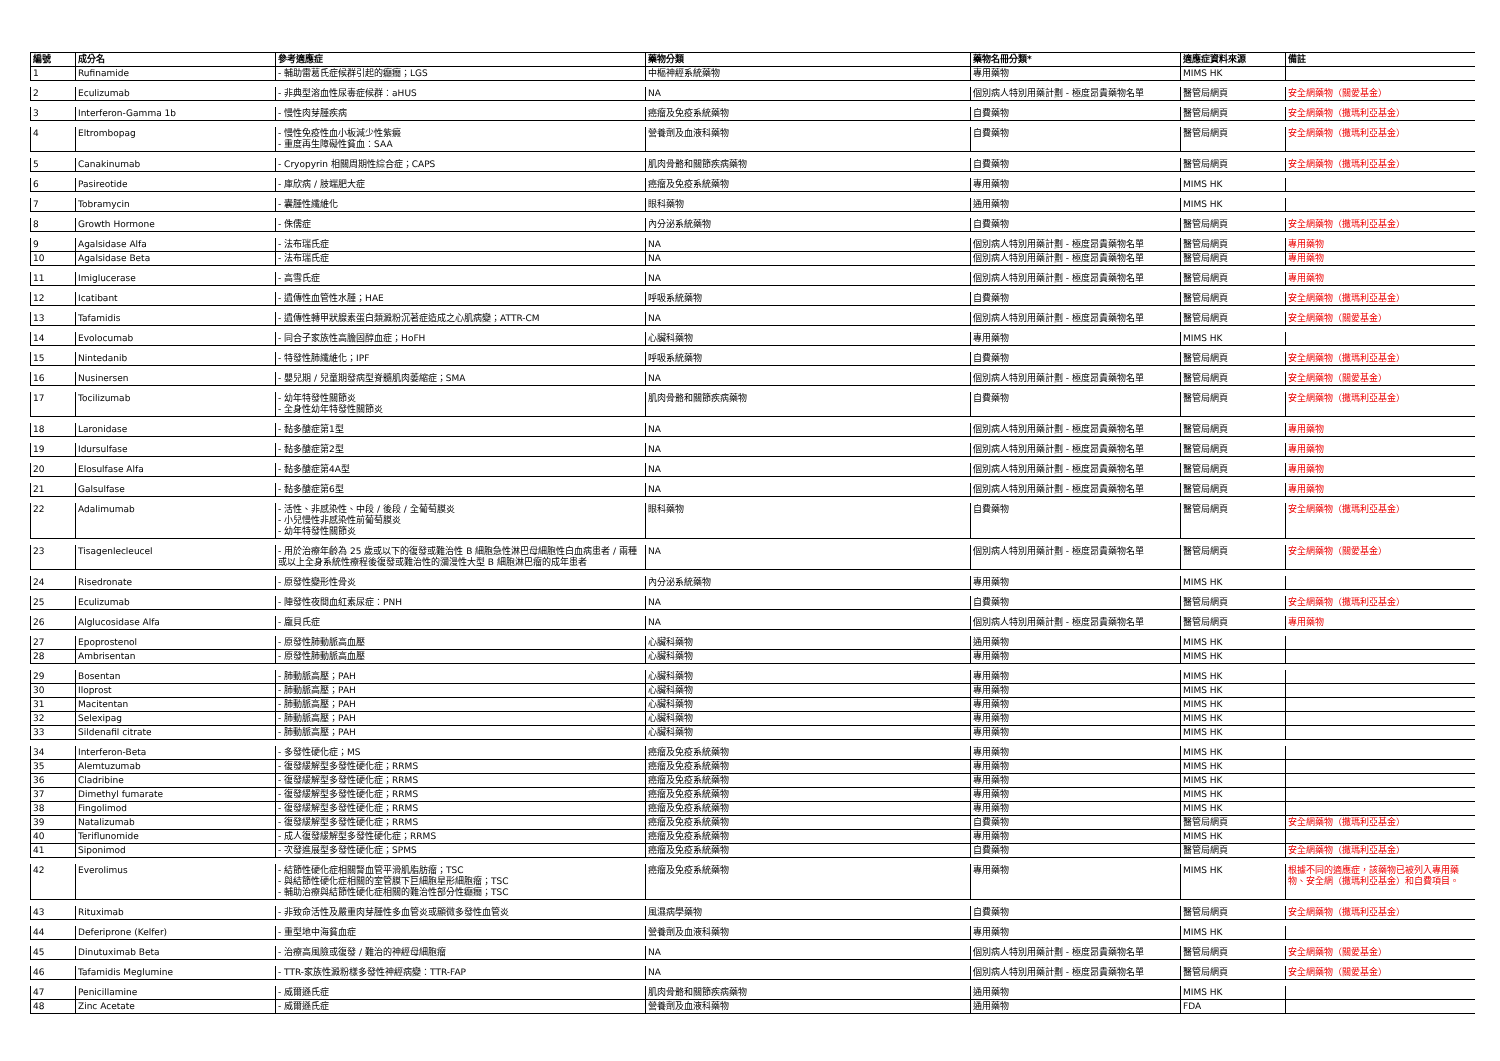| 編號 | 成分名 | 參考適應症 | 藥物分類 | 藥物名冊分類* | 適應症資料來源 | 備註 |
| --- | --- | --- | --- | --- | --- | --- |
| 1 | Rufinamide | - 輔助雷葛氏症候群引起的癲癇；LGS | 中樞神經系統藥物 | 專用藥物 | MIMS HK | |
| 2 | Eculizumab | - 非典型溶血性尿毒症候群：aHUS | NA | 個別病人特別用藥計劃 - 極度昂貴藥物名單 | 醫管局網頁 | 安全網藥物（關愛基金） |
| 3 | Interferon-Gamma 1b | - 慢性肉芽腫疾病 | 癌瘤及免疫系統藥物 | 自費藥物 | 醫管局網頁 | 安全網藥物（撒瑪利亞基金） |
| 4 | Eltrombopag | - 慢性免疫性血小板減少性紫癜 - 重度再生障礙性貧血：SAA | 營養劑及血液科藥物 | 自費藥物 | 醫管局網頁 | 安全網藥物（撒瑪利亞基金） |
| 5 | Canakinumab | - Cryopyrin 相關周期性綜合症；CAPS | 肌肉骨骼和關節疾病藥物 | 自費藥物 | 醫管局網頁 | 安全網藥物（撒瑪利亞基金） |
| 6 | Pasireotide | - 庫欣病 / 肢端肥大症 | 癌瘤及免疫系統藥物 | 專用藥物 | MIMS HK | |
| 7 | Tobramycin | - 囊腫性纖維化 | 眼科藥物 | 通用藥物 | MIMS HK | |
| 8 | Growth Hormone | - 侏儒症 | 內分泌系統藥物 | 自費藥物 | 醫管局網頁 | 安全網藥物（撒瑪利亞基金） |
| 9 | Agalsidase Alfa | - 法布瑞氏症 | NA | 個別病人特別用藥計劃 - 極度昂貴藥物名單 | 醫管局網頁 | 專用藥物 |
| 10 | Agalsidase Beta | - 法布瑞氏症 | NA | 個別病人特別用藥計劃 - 極度昂貴藥物名單 | 醫管局網頁 | 專用藥物 |
| 11 | Imiglucerase | - 高雪氏症 | NA | 個別病人特別用藥計劃 - 極度昂貴藥物名單 | 醫管局網頁 | 專用藥物 |
| 12 | Icatibant | - 遺傳性血管性水腫；HAE | 呼吸系統藥物 | 自費藥物 | 醫管局網頁 | 安全網藥物（撒瑪利亞基金） |
| 13 | Tafamidis | - 遺傳性轉甲狀腺素蛋白類澱粉沉著症造成之心肌病變；ATTR-CM | NA | 個別病人特別用藥計劃 - 極度昂貴藥物名單 | 醫管局網頁 | 安全網藥物（關愛基金） |
| 14 | Evolocumab | - 同合子家族性高膽固醇血症；HoFH | 心臟科藥物 | 專用藥物 | MIMS HK | |
| 15 | Nintedanib | - 特發性肺纖維化；IPF | 呼吸系統藥物 | 自費藥物 | 醫管局網頁 | 安全網藥物（撒瑪利亞基金） |
| 16 | Nusinersen | - 嬰兒期 / 兒童期發病型脊髓肌肉萎縮症；SMA | NA | 個別病人特別用藥計劃 - 極度昂貴藥物名單 | 醫管局網頁 | 安全網藥物（關愛基金） |
| 17 | Tocilizumab | - 幼年特發性關節炎 - 全身性幼年特發性關節炎 | 肌肉骨骼和關節疾病藥物 | 自費藥物 | 醫管局網頁 | 安全網藥物（撒瑪利亞基金） |
| 18 | Laronidase | - 黏多醣症第1型 | NA | 個別病人特別用藥計劃 - 極度昂貴藥物名單 | 醫管局網頁 | 專用藥物 |
| 19 | Idursulfase | - 黏多醣症第2型 | NA | 個別病人特別用藥計劃 - 極度昂貴藥物名單 | 醫管局網頁 | 專用藥物 |
| 20 | Elosulfase Alfa | - 黏多醣症第4A型 | NA | 個別病人特別用藥計劃 - 極度昂貴藥物名單 | 醫管局網頁 | 專用藥物 |
| 21 | Galsulfase | - 黏多醣症第6型 | NA | 個別病人特別用藥計劃 - 極度昂貴藥物名單 | 醫管局網頁 | 專用藥物 |
| 22 | Adalimumab | - 活性、非感染性、中段 / 後段 / 全葡萄膜炎 - 小兒慢性非感染性前葡萄膜炎 - 幼年特發性關節炎 | 眼科藥物 | 自費藥物 | 醫管局網頁 | 安全網藥物（撒瑪利亞基金） |
| 23 | Tisagenlecleucel | - 用於治療年齡為 25 歲或以下的復發或難治性 B 細胞急性淋巴母細胞性白血病患者 / 兩種或以上全身系統性療程後復發或難治性的瀰漫性大型 B 細胞淋巴瘤的成年患者 | NA | 個別病人特別用藥計劃 - 極度昂貴藥物名單 | 醫管局網頁 | 安全網藥物（關愛基金） |
| 24 | Risedronate | - 原發性變形性骨炎 | 內分泌系統藥物 | 專用藥物 | MIMS HK | |
| 25 | Eculizumab | - 陣發性夜間血紅素尿症：PNH | NA | 自費藥物 | 醫管局網頁 | 安全網藥物（撒瑪利亞基金） |
| 26 | Alglucosidase Alfa | - 龐貝氏症 | NA | 個別病人特別用藥計劃 - 極度昂貴藥物名單 | 醫管局網頁 | 專用藥物 |
| 27 | Epoprostenol | - 原發性肺動脈高血壓 | 心臟科藥物 | 通用藥物 | MIMS HK | |
| 28 | Ambrisentan | - 原發性肺動脈高血壓 | 心臟科藥物 | 專用藥物 | MIMS HK | |
| 29 | Bosentan | - 肺動脈高壓；PAH | 心臟科藥物 | 專用藥物 | MIMS HK | |
| 30 | Iloprost | - 肺動脈高壓；PAH | 心臟科藥物 | 專用藥物 | MIMS HK | |
| 31 | Macitentan | - 肺動脈高壓；PAH | 心臟科藥物 | 專用藥物 | MIMS HK | |
| 32 | Selexipag | - 肺動脈高壓；PAH | 心臟科藥物 | 專用藥物 | MIMS HK | |
| 33 | Sildenafil citrate | - 肺動脈高壓；PAH | 心臟科藥物 | 專用藥物 | MIMS HK | |
| 34 | Interferon-Beta | - 多發性硬化症；MS | 癌瘤及免疫系統藥物 | 專用藥物 | MIMS HK | |
| 35 | Alemtuzumab | - 復發緩解型多發性硬化症；RRMS | 癌瘤及免疫系統藥物 | 專用藥物 | MIMS HK | |
| 36 | Cladribine | - 復發緩解型多發性硬化症；RRMS | 癌瘤及免疫系統藥物 | 專用藥物 | MIMS HK | |
| 37 | Dimethyl fumarate | - 復發緩解型多發性硬化症；RRMS | 癌瘤及免疫系統藥物 | 專用藥物 | MIMS HK | |
| 38 | Fingolimod | - 復發緩解型多發性硬化症；RRMS | 癌瘤及免疫系統藥物 | 專用藥物 | MIMS HK | |
| 39 | Natalizumab | - 復發緩解型多發性硬化症；RRMS | 癌瘤及免疫系統藥物 | 自費藥物 | 醫管局網頁 | 安全網藥物（撒瑪利亞基金） |
| 40 | Teriflunomide | - 成人復發緩解型多發性硬化症；RRMS | 癌瘤及免疫系統藥物 | 專用藥物 | MIMS HK | |
| 41 | Siponimod | - 次發進展型多發性硬化症；SPMS | 癌瘤及免疫系統藥物 | 自費藥物 | 醫管局網頁 | 安全網藥物（撒瑪利亞基金） |
| 42 | Everolimus | - 結節性硬化症相關腎血管平滑肌脂肪瘤；TSC - 與結節性硬化症相關的室管膜下巨細胞星形細胞瘤；TSC - 輔助治療與結節性硬化症相關的難治性部分性癲癇；TSC | 癌瘤及免疫系統藥物 | 專用藥物 | MIMS HK | 根據不同的適應症，該藥物已被列入專用藥物、安全網（撒瑪利亞基金）和自費項目。 |
| 43 | Rituximab | - 非致命活性及嚴重肉芽腫性多血管炎或顯微多發性血管炎 | 風濕病學藥物 | 自費藥物 | 醫管局網頁 | 安全網藥物（撒瑪利亞基金） |
| 44 | Deferiprone (Kelfer) | - 重型地中海貧血症 | 營養劑及血液科藥物 | 專用藥物 | MIMS HK | |
| 45 | Dinutuximab Beta | - 治療高風險或復發 / 難治的神經母細胞瘤 | NA | 個別病人特別用藥計劃 - 極度昂貴藥物名單 | 醫管局網頁 | 安全網藥物（關愛基金） |
| 46 | Tafamidis Meglumine | - TTR-家族性澱粉樣多發性神經病變：TTR-FAP | NA | 個別病人特別用藥計劃 - 極度昂貴藥物名單 | 醫管局網頁 | 安全網藥物（關愛基金） |
| 47 | Penicillamine | - 威爾遜氏症 | 肌肉骨骼和關節疾病藥物 | 通用藥物 | MIMS HK | |
| 48 | Zinc Acetate | - 威爾遜氏症 | 營養劑及血液科藥物 | 通用藥物 | FDA | |